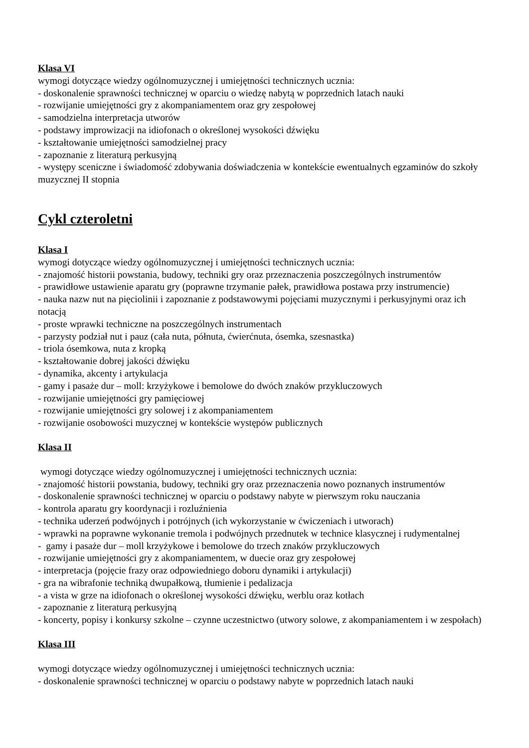Klasa VI
wymogi dotyczące wiedzy ogólnomuzycznej i umiejętności technicznych ucznia:
- doskonalenie sprawności technicznej w oparciu o wiedzę nabytą w poprzednich latach nauki
- rozwijanie umiejętności gry z akompaniamentem oraz gry zespołowej
- samodzielna interpretacja utworów
- podstawy improwizacji na idiofonach o określonej wysokości dźwięku
- kształtowanie umiejętności samodzielnej pracy
- zapoznanie z literaturą perkusyjną
- występy sceniczne i świadomość zdobywania doświadczenia w kontekście ewentualnych egzaminów do szkoły muzycznej II stopnia
Cykl czteroletni
Klasa I
wymogi dotyczące wiedzy ogólnomuzycznej i umiejętności technicznych ucznia:
- znajomość historii powstania, budowy, techniki gry oraz przeznaczenia poszczególnych instrumentów
- prawidłowe ustawienie aparatu gry (poprawne trzymanie pałek, prawidłowa postawa przy instrumencie)
- nauka nazw nut na pięciolinii i zapoznanie z podstawowymi pojęciami muzycznymi i perkusyjnymi oraz ich notacją
- proste wprawki techniczne na poszczególnych instrumentach
- parzysty podział nut i pauz (cała nuta, półnuta, ćwierćnuta, ósemka, szesnastka)
- triola ósemkowa, nuta z kropką
- kształtowanie dobrej jakości dźwięku
- dynamika, akcenty i artykulacja
- gamy i pasaże dur – moll: krzyżykowe i bemolowe do dwóch znaków przykluczowych
- rozwijanie umiejętności gry pamięciowej
- rozwijanie umiejętności gry solowej i z akompaniamentem
- rozwijanie osobowości muzycznej w kontekście występów publicznych
Klasa II
wymogi dotyczące wiedzy ogólnomuzycznej i umiejętności technicznych ucznia:
- znajomość historii powstania, budowy, techniki gry oraz przeznaczenia nowo poznanych instrumentów
- doskonalenie sprawności technicznej w oparciu o podstawy nabyte w pierwszym roku nauczania
- kontrola aparatu gry koordynacji i rozluźnienia
- technika uderzeń podwójnych i potrójnych (ich wykorzystanie w ćwiczeniach i utworach)
- wprawki na poprawne wykonanie tremola i podwójnych przednutek w technice klasycznej i rudymentalnej
- gamy i pasaże dur – moll krzyżykowe i bemolowe do trzech znaków przykluczowych
- rozwijanie umiejętności gry z akompaniamentem, w duecie oraz gry zespołowej
- interpretacja (pojęcie frazy oraz odpowiedniego doboru dynamiki i artykulacji)
- gra na wibrafonie techniką dwupałkową, tłumienie i pedalizacja
- a vista w grze na idiofonach o określonej wysokości dźwięku, werblu oraz kotłach
- zapoznanie z literaturą perkusyjną
- koncerty, popisy i konkursy szkolne – czynne uczestnictwo (utwory solowe, z akompaniamentem i w zespołach)
Klasa III
wymogi dotyczące wiedzy ogólnomuzycznej i umiejętności technicznych ucznia:
- doskonalenie sprawności technicznej w oparciu o podstawy nabyte w poprzednich latach nauki